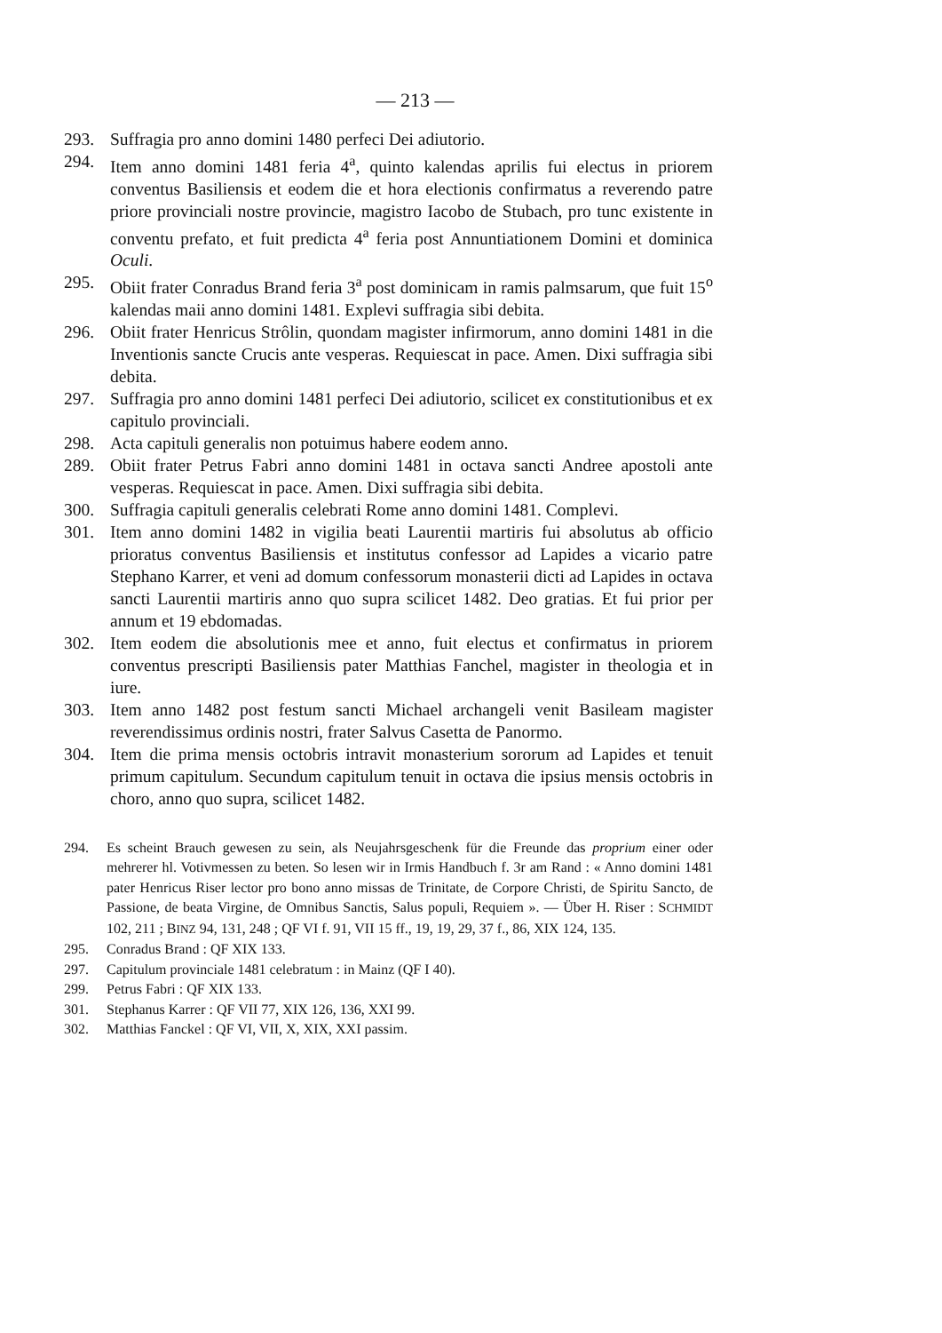— 213 —
293. Suffragia pro anno domini 1480 perfeci Dei adiutorio.
294. Item anno domini 1481 feria 4<sup>a</sup>, quinto kalendas aprilis fui electus in priorem conventus Basiliensis et eodem die et hora electionis confirmatus a reverendo patre priore provinciali nostre provincie, magistro Iacobo de Stubach, pro tunc existente in conventu prefato, et fuit predicta 4<sup>a</sup> feria post Annuntiationem Domini et dominica Oculi.
295. Obiit frater Conradus Brand feria 3<sup>a</sup> post dominicam in ramis palmsarum, que fuit 15<sup>o</sup> kalendas maii anno domini 1481. Explevi suffragia sibi debita.
296. Obiit frater Henricus Strôlin, quondam magister infirmorum, anno domini 1481 in die Inventionis sancte Crucis ante vesperas. Requiescat in pace. Amen. Dixi suffragia sibi debita.
297. Suffragia pro anno domini 1481 perfeci Dei adiutorio, scilicet ex constitutionibus et ex capitulo provinciali.
298. Acta capituli generalis non potuimus habere eodem anno.
289. Obiit frater Petrus Fabri anno domini 1481 in octava sancti Andree apostoli ante vesperas. Requiescat in pace. Amen. Dixi suffragia sibi debita.
300. Suffragia capituli generalis celebrati Rome anno domini 1481. Complevi.
301. Item anno domini 1482 in vigilia beati Laurentii martiris fui absolutus ab officio prioratus conventus Basiliensis et institutus confessor ad Lapides a vicario patre Stephano Karrer, et veni ad domum confessorum monasterii dicti ad Lapides in octava sancti Laurentii martiris anno quo supra scilicet 1482. Deo gratias. Et fui prior per annum et 19 ebdomadas.
302. Item eodem die absolutionis mee et anno, fuit electus et confirmatus in priorem conventus prescripti Basiliensis pater Matthias Fanchel, magister in theologia et in iure.
303. Item anno 1482 post festum sancti Michael archangeli venit Basileam magister reverendissimus ordinis nostri, frater Salvus Casetta de Panormo.
304. Item die prima mensis octobris intravit monasterium sororum ad Lapides et tenuit primum capitulum. Secundum capitulum tenuit in octava die ipsius mensis octobris in choro, anno quo supra, scilicet 1482.
294. Es scheint Brauch gewesen zu sein, als Neujahrsgeschenk für die Freunde das proprium einer oder mehrerer hl. Votivmessen zu beten. So lesen wir in Irmis Handbuch f. 3r am Rand : « Anno domini 1481 pater Henricus Riser lector pro bono anno missas de Trinitate, de Corpore Christi, de Spiritu Sancto, de Passione, de beata Virgine, de Omnibus Sanctis, Salus populi, Requiem ». — Über H. Riser : SCHMIDT 102, 211 ; BINZ 94, 131, 248 ; QF VI f. 91, VII 15 ff., 19, 19, 29, 37 f., 86, XIX 124, 135.
295. Conradus Brand : QF XIX 133.
297. Capitulum provinciale 1481 celebratum : in Mainz (QF I 40).
299. Petrus Fabri : QF XIX 133.
301. Stephanus Karrer : QF VII 77, XIX 126, 136, XXI 99.
302. Matthias Fanckel : QF VI, VII, X, XIX, XXI passim.